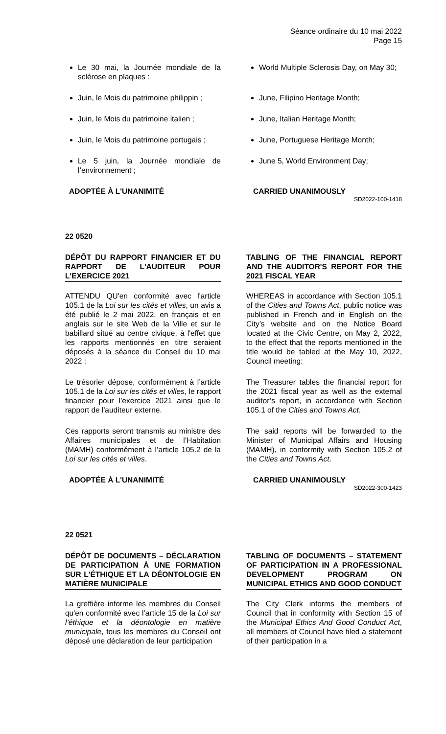Séance ordinaire du 10 mai 2022
Page 15
Le 30 mai, la Journée mondiale de la sclérose en plaques :
Juin, le Mois du patrimoine philippin ;
Juin, le Mois du patrimoine italien ;
Juin, le Mois du patrimoine portugais ;
Le 5 juin, la Journée mondiale de l’environnement ;
ADOPTÉE À L'UNANIMITÉ
World Multiple Sclerosis Day, on May 30;
June, Filipino Heritage Month;
June, Italian Heritage Month;
June, Portuguese Heritage Month;
June 5, World Environment Day;
CARRIED UNANIMOUSLY
SD2022-100-1418
22 0520
DÉPÔT DU RAPPORT FINANCIER ET DU RAPPORT DE L'AUDITEUR POUR L'EXERCICE 2021
ATTENDU QU'en conformité avec l'article 105.1 de la Loi sur les cités et villes, un avis a été publié le 2 mai 2022, en français et en anglais sur le site Web de la Ville et sur le babillard situé au centre civique, à l'effet que les rapports mentionnés en titre seraient déposés à la séance du Conseil du 10 mai 2022 :
Le trésorier dépose, conformément à l’article 105.1 de la Loi sur les cités et villes, le rapport financier pour l’exercice 2021 ainsi que le rapport de l'auditeur externe.
Ces rapports seront transmis au ministre des Affaires municipales et de l’Habitation (MAMH) conformément à l’article 105.2 de la Loi sur les cités et villes.
ADOPTÉE À L'UNANIMITÉ
TABLING OF THE FINANCIAL REPORT AND THE AUDITOR'S REPORT FOR THE 2021 FISCAL YEAR
WHEREAS in accordance with Section 105.1 of the Cities and Towns Act, public notice was published in French and in English on the City’s website and on the Notice Board located at the Civic Centre, on May 2, 2022, to the effect that the reports mentioned in the title would be tabled at the May 10, 2022, Council meeting:
The Treasurer tables the financial report for the 2021 fiscal year as well as the external auditor’s report, in accordance with Section 105.1 of the Cities and Towns Act.
The said reports will be forwarded to the Minister of Municipal Affairs and Housing (MAMH), in conformity with Section 105.2 of the Cities and Towns Act.
CARRIED UNANIMOUSLY
SD2022-300-1423
22 0521
DÉPÔT DE DOCUMENTS – DÉCLARATION DE PARTICIPATION À UNE FORMATION SUR L'ÉTHIQUE ET LA DÉONTOLOGIE EN MATIÈRE MUNICIPALE
La greffière informe les membres du Conseil qu'en conformité avec l’article 15 de la Loi sur l’éthique et la déontologie en matière municipale, tous les membres du Conseil ont déposé une déclaration de leur participation
TABLING OF DOCUMENTS – STATEMENT OF PARTICIPATION IN A PROFESSIONAL DEVELOPMENT PROGRAM ON MUNICIPAL ETHICS AND GOOD CONDUCT
The City Clerk informs the members of Council that in conformity with Section 15 of the Municipal Ethics And Good Conduct Act, all members of Council have filed a statement of their participation in a